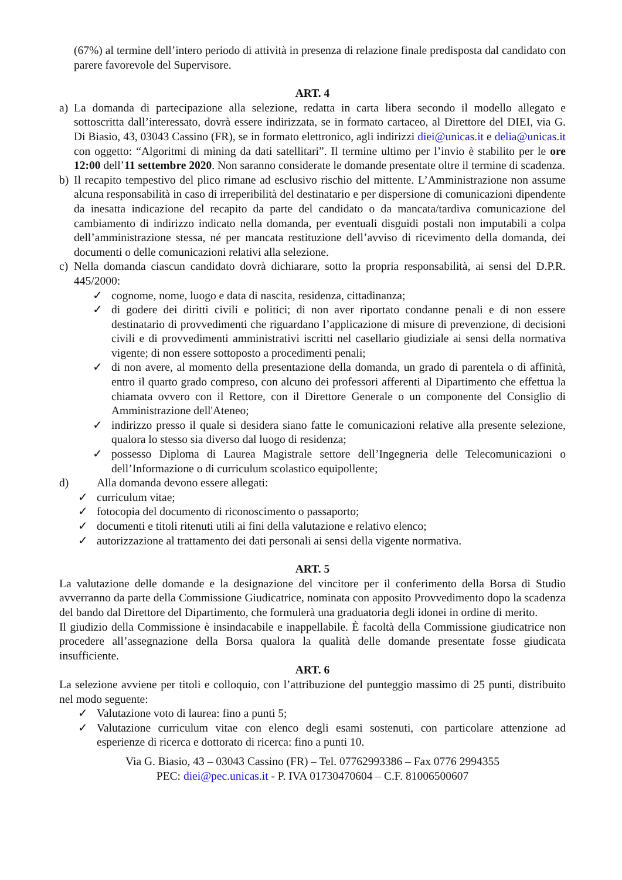(67%) al termine dell’intero periodo di attività in presenza di relazione finale predisposta dal candidato con parere favorevole del Supervisore.
ART. 4
a) La domanda di partecipazione alla selezione, redatta in carta libera secondo il modello allegato e sottoscritta dall’interessato, dovrà essere indirizzata, se in formato cartaceo, al Direttore del DIEI, via G. Di Biasio, 43, 03043 Cassino (FR), se in formato elettronico, agli indirizzi diei@unicas.it e delia@unicas.it con oggetto: “Algoritmi di mining da dati satellitari”. Il termine ultimo per l’invio è stabilito per le ore 12:00 dell’11 settembre 2020. Non saranno considerate le domande presentate oltre il termine di scadenza.
b) Il recapito tempestivo del plico rimane ad esclusivo rischio del mittente. L’Amministrazione non assume alcuna responsabilità in caso di irreperibilità del destinatario e per dispersione di comunicazioni dipendente da inesatta indicazione del recapito da parte del candidato o da mancata/tardiva comunicazione del cambiamento di indirizzo indicato nella domanda, per eventuali disguidi postali non imputabili a colpa dell’amministrazione stessa, né per mancata restituzione dell’avviso di ricevimento della domanda, dei documenti o delle comunicazioni relativi alla selezione.
c) Nella domanda ciascun candidato dovrà dichiarare, sotto la propria responsabilità, ai sensi del D.P.R. 445/2000:
✓ cognome, nome, luogo e data di nascita, residenza, cittadinanza;
✓ di godere dei diritti civili e politici; di non aver riportato condanne penali e di non essere destinatario di provvedimenti che riguardano l’applicazione di misure di prevenzione, di decisioni civili e di provvedimenti amministrativi iscritti nel casellario giudiziale ai sensi della normativa vigente; di non essere sottoposto a procedimenti penali;
✓ di non avere, al momento della presentazione della domanda, un grado di parentela o di affinità, entro il quarto grado compreso, con alcuno dei professori afferenti al Dipartimento che effettua la chiamata ovvero con il Rettore, con il Direttore Generale o un componente del Consiglio di Amministrazione dell'Ateneo;
✓ indirizzo presso il quale si desidera siano fatte le comunicazioni relative alla presente selezione, qualora lo stesso sia diverso dal luogo di residenza;
✓ possesso Diploma di Laurea Magistrale settore dell’Ingegneria delle Telecomunicazioni o dell’Informazione o di curriculum scolastico equipollente;
d) Alla domanda devono essere allegati:
✓ curriculum vitae;
✓ fotocopia del documento di riconoscimento o passaporto;
✓ documenti e titoli ritenuti utili ai fini della valutazione e relativo elenco;
✓ autorizzazione al trattamento dei dati personali ai sensi della vigente normativa.
ART. 5
La valutazione delle domande e la designazione del vincitore per il conferimento della Borsa di Studio avverranno da parte della Commissione Giudicatrice, nominata con apposito Provvedimento dopo la scadenza del bando dal Direttore del Dipartimento, che formulerà una graduatoria degli idonei in ordine di merito.
Il giudizio della Commissione è insindacabile e inappellabile. È facoltà della Commissione giudicatrice non procedere all’assegnazione della Borsa qualora la qualità delle domande presentate fosse giudicata insufficiente.
ART. 6
La selezione avviene per titoli e colloquio, con l’attribuzione del punteggio massimo di 25 punti, distribuito nel modo seguente:
✓ Valutazione voto di laurea: fino a punti 5;
✓ Valutazione curriculum vitae con elenco degli esami sostenuti, con particolare attenzione ad esperienze di ricerca e dottorato di ricerca: fino a punti 10.
Via G. Biasio, 43 – 03043 Cassino (FR) – Tel. 07762993386 – Fax 0776 2994355
PEC: diei@pec.unicas.it - P. IVA 01730470604 – C.F. 81006500607